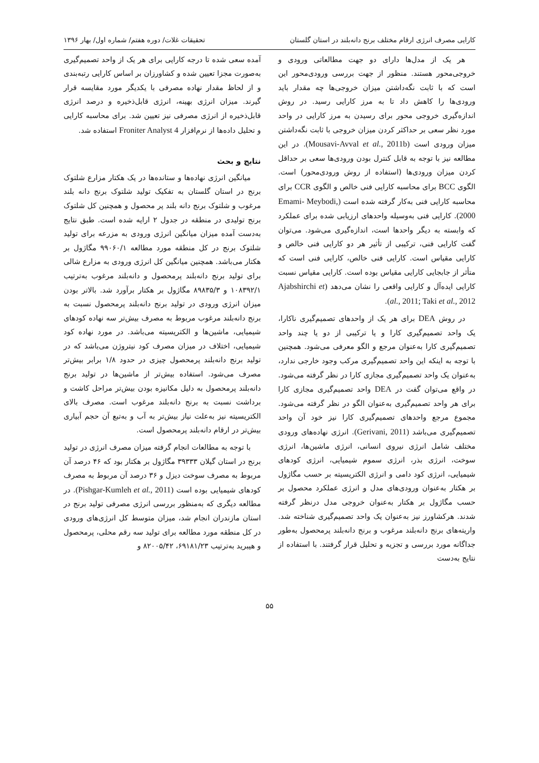کارایی مصرف انرژی ارقام مختلف برنج دانه‌بلند در استان گلستان تحقیقات غلات/ دوره هفتم/ شماره اول/ بهار ۱۳۹۶
هر یک از مدل‌ها دارای دو جهت مطالعاتی ورودی و خروجی‌محور هستند. منظور از جهت بررسی ورودی‌محور این است که با ثابت نگه‌داشتن میزان خروجی‌ها چه مقدار باید ورودی‌ها را کاهش داد تا به مرز کارایی رسید. در روش اندازه‌گیری خروجی محور برای رسیدن به مرز کارایی در واحد مورد نظر سعی بر حداکثر کردن میزان خروجی با ثابت نگه‌داشتن میزان ورودی است (Mousavi-Avval et al., 2011b). در این مطالعه نیز با توجه به قابل کنترل بودن ورودی‌ها سعی بر حداقل کردن میزان ورودی‌ها (استفاده از روش ورودی‌محور) است. الگوی BCC برای محاسبه کارایی فنی خالص و الگوی CCR برای محاسبه کارایی فنی به‌کار گرفته شده است (Emami- Meybodi, 2000). کارایی فنی به‌وسیله واحدهای ارزیابی شده برای عملکرد که وابسته به دیگر واحدها است، اندازه‌گیری می‌شود. می‌توان گفت کارایی فنی، ترکیبی از تأثیر هر دو کارایی فنی خالص و کارایی مقیاس است. کارایی فنی خالص، کارایی فنی است که متأثر از جابجایی کارایی مقیاس بوده است. کارایی مقیاس نسبت کارایی ایده‌آل و کارایی واقعی را نشان می‌دهد (Ajabshirchi et al., 2011; Taki et al., 2012).
در روش DEA برای هر یک از واحدهای تصمیم‌گیری ناکارا، یک واحد تصمیم‌گیری کارا و یا ترکیبی از دو یا چند واحد تصمیم‌گیری کارا به‌عنوان مرجع و الگو معرفی می‌شود. همچنین با توجه به اینکه این واحد تصمیم‌گیری مرکب وجود خارجی ندارد، به‌عنوان یک واحد تصمیم‌گیری مجازی کارا در نظر گرفته می‌شود. در واقع می‌توان گفت در DEA واحد تصمیم‌گیری مجازی کارا برای هر واحد تصمیم‌گیری به‌عنوان الگو در نظر گرفته می‌شود. مجموع مرجع واحدهای تصمیم‌گیری کارا نیز خود آن واحد تصمیم‌گیری می‌باشد (Gerivani, 2011). انرژی نهاده‌های ورودی مختلف شامل انرژی نیروی انسانی، انرژی ماشین‌ها، انرژی سوخت، انرژی بذر، انرژی سموم شیمیایی، انرژی کودهای شیمیایی، انرژی کود دامی و انرژی الکتریسیته بر حسب مگاژول بر هکتار به‌عنوان ورودی‌های مدل و انرژی عملکرد محصول بر حسب مگاژول بر هکتار به‌عنوان خروجی مدل درنظر گرفته شدند. هرکشاورز نیز به‌عنوان یک واحد تصمیم‌گیری شناخته شد. واریته‌های برنج دانه‌بلند مرغوب و برنج دانه‌بلند پرمحصول به‌طور جداگانه مورد بررسی و تجزیه و تحلیل قرار گرفتند. با استفاده از نتایج به‌دست
آمده سعی شده تا درجه کارایی برای هر یک از واحد تصمیم‌گیری به‌صورت مجزا تعیین شده و کشاورزان بر اساس کارایی رتبه‌بندی و از لحاظ مقدار نهاده مصرفی با یکدیگر مورد مقایسه قرار گیرند. میزان انرژی بهینه، انرژی قابل‌ذخیره و درصد انرژی قابل‌ذخیره از انرژی مصرفی نیز تعیین شد. برای محاسبه کارایی و تحلیل داده‌ها از نرم‌افزار Froniter Analyst 4 استفاده شد.
نتایج و بحث
میانگین انرژی نهاده‌ها و ستانده‌ها در یک هکتار مزارع شلتوک برنج در استان گلستان به تفکیک تولید شلتوک برنج دانه بلند مرغوب و شلتوک برنج دانه بلند پر محصول و همچنین کل شلتوک برنج تولیدی در منطقه در جدول ۲ ارایه شده است. طبق نتایج به‌دست آمده میزان میانگین انرژی ورودی به مزرعه برای تولید شلتوک برنج در کل منطقه مورد مطالعه ۹۹۰۶۰/۱ مگاژول بر هکتار می‌باشد. همچنین میانگین کل انرژی ورودی به مزارع شالی برای تولید برنج دانه‌بلند پرمحصول و دانه‌بلند مرغوب به‌ترتیب ۱۰۸۳۹۲/۱ و ۸۹۸۳۵/۳ مگاژول بر هکتار برآورد شد. بالاتر بودن میزان انرژی ورودی در تولید برنج دانه‌بلند پرمحصول نسبت به برنج دانه‌بلند مرغوب مربوط به مصرف بیش‌تر سه نهاده کودهای شیمیایی، ماشین‌ها و الکتریسیته می‌باشد. در مورد نهاده کود شیمیایی، اختلاف در میزان مصرف کود نیتروژن می‌باشد که در تولید برنج دانه‌بلند پرمحصول چیزی در حدود ۱/۸ برابر بیش‌تر مصرف می‌شود. استفاده بیش‌تر از ماشین‌ها در تولید برنج دانه‌بلند پرمحصول به دلیل مکانیزه بودن بیش‌تر مراحل کاشت و برداشت نسبت به برنج دانه‌بلند مرغوب است. مصرف بالای الکتریسیته نیز به‌علت نیاز بیش‌تر به آب و به‌تبع آن حجم آبیاری بیش‌تر در ارقام دانه‌بلند پرمحصول است.
با توجه به مطالعات انجام گرفته میزان مصرف انرژی در تولید برنج در استان گیلان ۳۹۳۳۳ مگاژول بر هکتار بود که ۴۶ درصد آن مربوط به مصرف سوخت دیزل و ۳۶ درصد آن مربوط به مصرف کودهای شیمیایی بوده است (Pishgar-Kumleh et al., 2011). در مطالعه دیگری که به‌منظور بررسی انرژی مصرفی تولید برنج در استان مازندران انجام شد، میزان متوسط کل انرژی‌های ورودی در کل منطقه مورد مطالعه برای تولید سه رقم محلی، پرمحصول و هیبرید به‌ترتیب ۶۹۱۸۱/۲۳، ۸۲۰۰۵/۴۲ و
۵۵